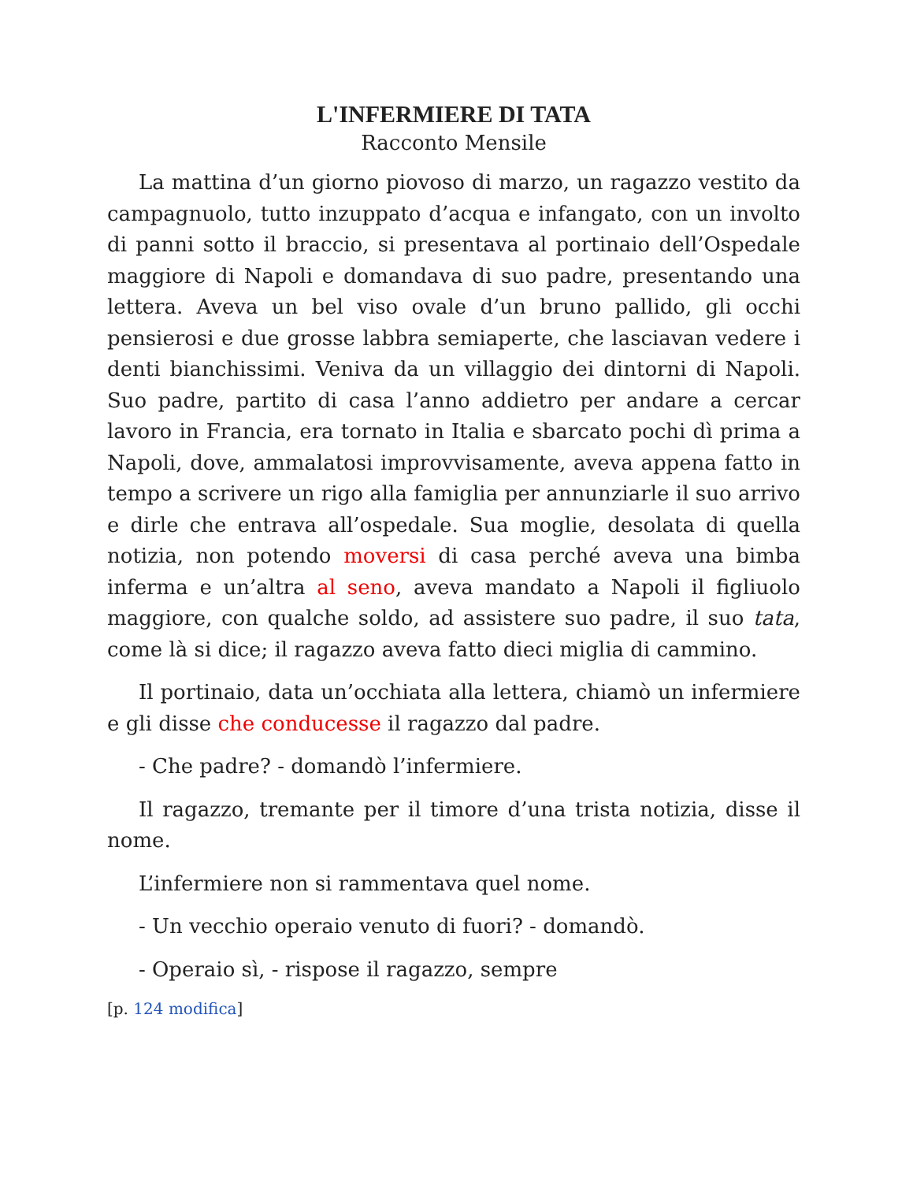L'INFERMIERE DI TATA
Racconto Mensile
La mattina d’un giorno piovoso di marzo, un ragazzo vestito da campagnuolo, tutto inzuppato d’acqua e infangato, con un involto di panni sotto il braccio, si presentava al portinaio dell’Ospedale maggiore di Napoli e domandava di suo padre, presentando una lettera. Aveva un bel viso ovale d’un bruno pallido, gli occhi pensierosi e due grosse labbra semiaperte, che lasciavan vedere i denti bianchissimi. Veniva da un villaggio dei dintorni di Napoli. Suo padre, partito di casa l’anno addietro per andare a cercar lavoro in Francia, era tornato in Italia e sbarcato pochi dì prima a Napoli, dove, ammalatosi improvvisamente, aveva appena fatto in tempo a scrivere un rigo alla famiglia per annunziarle il suo arrivo e dirle che entrava all’ospedale. Sua moglie, desolata di quella notizia, non potendo moversi di casa perché aveva una bimba inferma e un’altra al seno, aveva mandato a Napoli il figliuolo maggiore, con qualche soldo, ad assistere suo padre, il suo tata, come là si dice; il ragazzo aveva fatto dieci miglia di cammino.
Il portinaio, data un’occhiata alla lettera, chiamò un infermiere e gli disse che conducesse il ragazzo dal padre.
- Che padre? - domandò l’infermiere.
Il ragazzo, tremante per il timore d’una trista notizia, disse il nome.
L’infermiere non si rammentava quel nome.
- Un vecchio operaio venuto di fuori? - domandò.
- Operaio sì, - rispose il ragazzo, sempre
[p. 124 modifica]